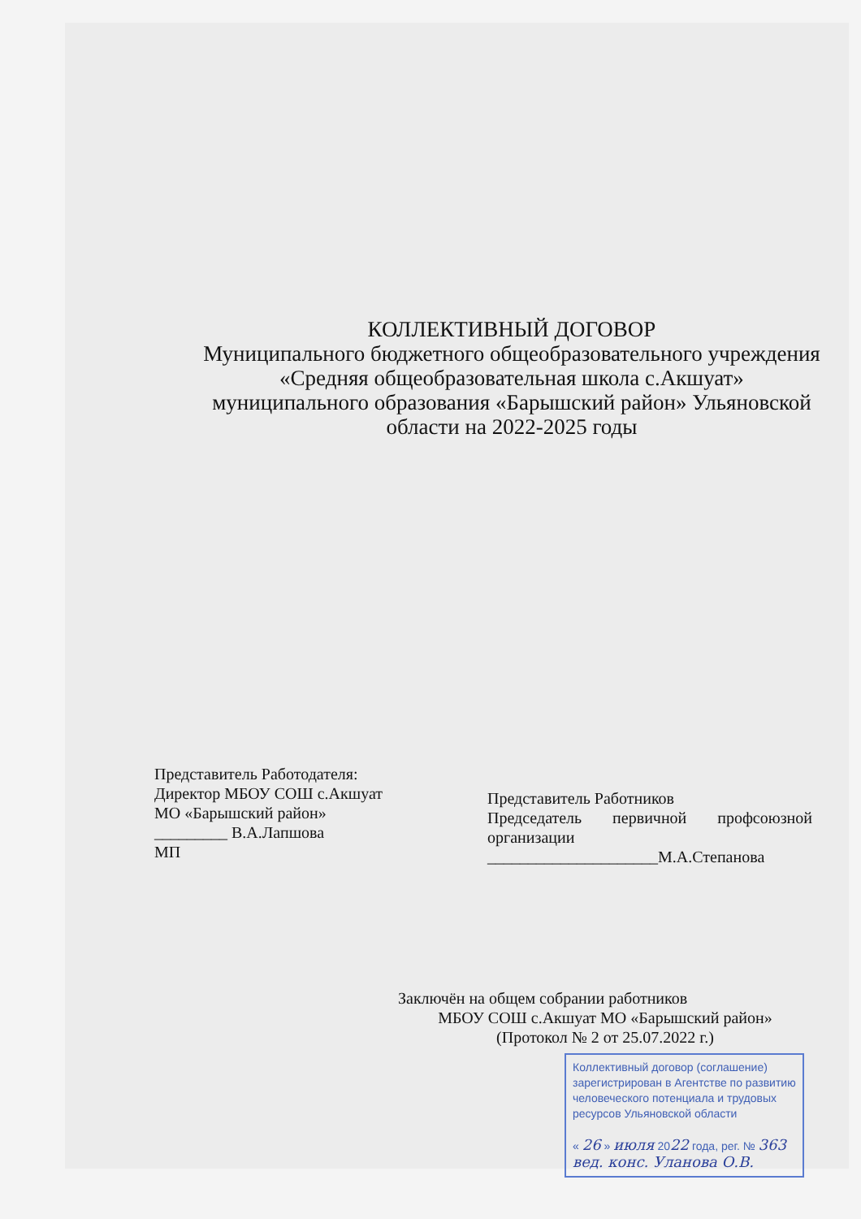КОЛЛЕКТИВНЫЙ ДОГОВОР
Муниципального бюджетного общеобразовательного учреждения «Средняя общеобразовательная школа с.Акшуат» муниципального образования «Барышский район» Ульяновской области на 2022-2025 годы
Представитель Работодателя:
Директор МБОУ СОШ с.Акшуат
МО «Барышский район»
_________ В.А.Лапшова
МП
Представитель Работников
Председатель первичной профсоюзной организации
_____________________М.А.Степанова
Заключён на общем собрании работников
МБОУ СОШ с.Акшуат МО «Барышский район»
(Протокол № 2 от 25.07.2022 г.)
Коллективный договор (соглашение) зарегистрирован в Агентстве по развитию человеческого потенциала и трудовых ресурсов Ульяновской области
« 26 » июля 2022 года, рег. № 363
вед. конс. Уланова О.В.